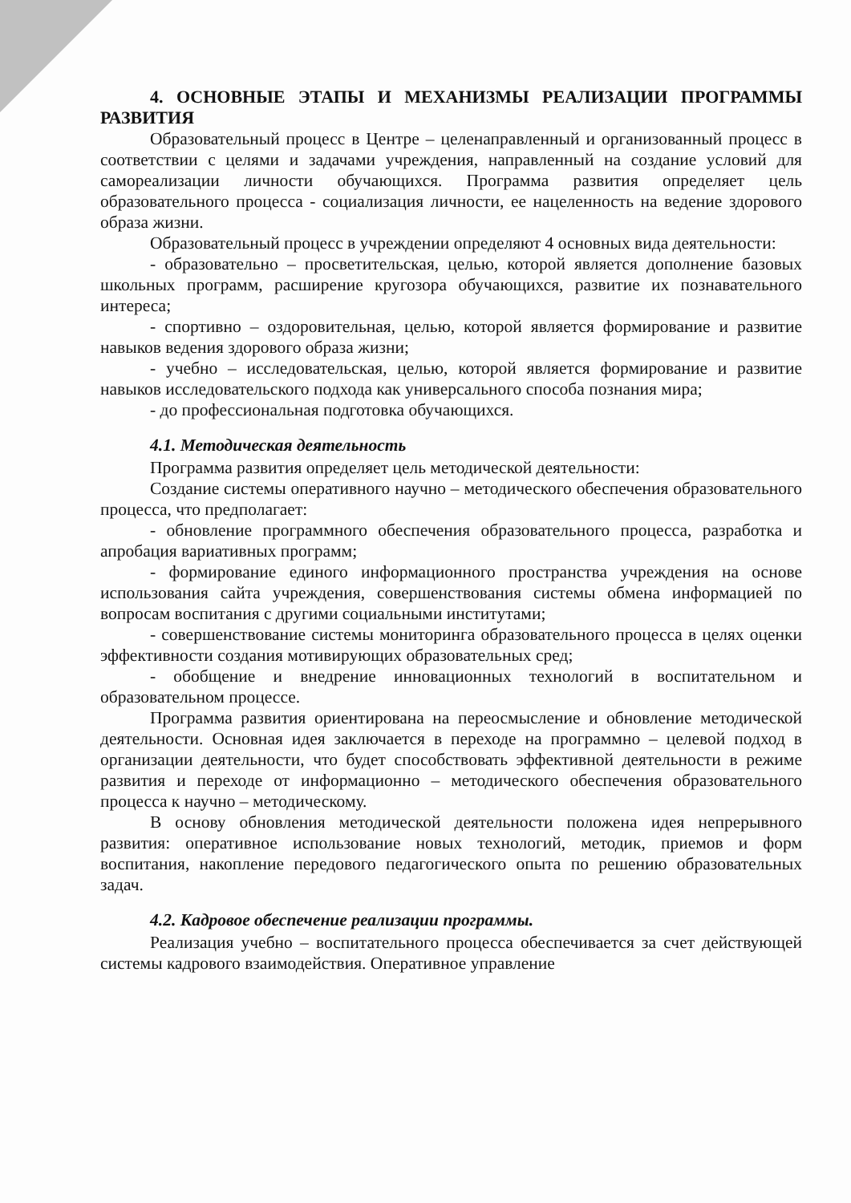4. ОСНОВНЫЕ ЭТАПЫ И МЕХАНИЗМЫ РЕАЛИЗАЦИИ ПРОГРАММЫ РАЗВИТИЯ
Образовательный процесс в Центре – целенаправленный и организованный процесс в соответствии с целями и задачами учреждения, направленный на создание условий для самореализации личности обучающихся. Программа развития определяет цель образовательного процесса - социализация личности, ее нацеленность на ведение здорового образа жизни.
Образовательный процесс в учреждении определяют 4 основных вида деятельности:
- образовательно – просветительская, целью, которой является дополнение базовых школьных программ, расширение кругозора обучающихся, развитие их познавательного интереса;
- спортивно – оздоровительная, целью, которой является формирование и развитие навыков ведения здорового образа жизни;
- учебно – исследовательская, целью, которой является формирование и развитие навыков исследовательского подхода как универсального способа познания мира;
- до профессиональная подготовка обучающихся.
4.1. Методическая деятельность
Программа развития определяет цель методической деятельности:
Создание системы оперативного научно – методического обеспечения образовательного процесса, что предполагает:
- обновление программного обеспечения образовательного процесса, разработка и апробация вариативных программ;
- формирование единого информационного пространства учреждения на основе использования сайта учреждения, совершенствования системы обмена информацией по вопросам воспитания с другими социальными институтами;
- совершенствование системы мониторинга образовательного процесса в целях оценки эффективности создания мотивирующих образовательных сред;
- обобщение и внедрение инновационных технологий в воспитательном и образовательном процессе.
Программа развития ориентирована на переосмысление и обновление методической деятельности. Основная идея заключается в переходе на программно – целевой подход в организации деятельности, что будет способствовать эффективной деятельности в режиме развития и переходе от информационно – методического обеспечения образовательного процесса к научно – методическому.
В основу обновления методической деятельности положена идея непрерывного развития: оперативное использование новых технологий, методик, приемов и форм воспитания, накопление передового педагогического опыта по решению образовательных задач.
4.2. Кадровое обеспечение реализации программы.
Реализация учебно – воспитательного процесса обеспечивается за счет действующей системы кадрового взаимодействия. Оперативное управление